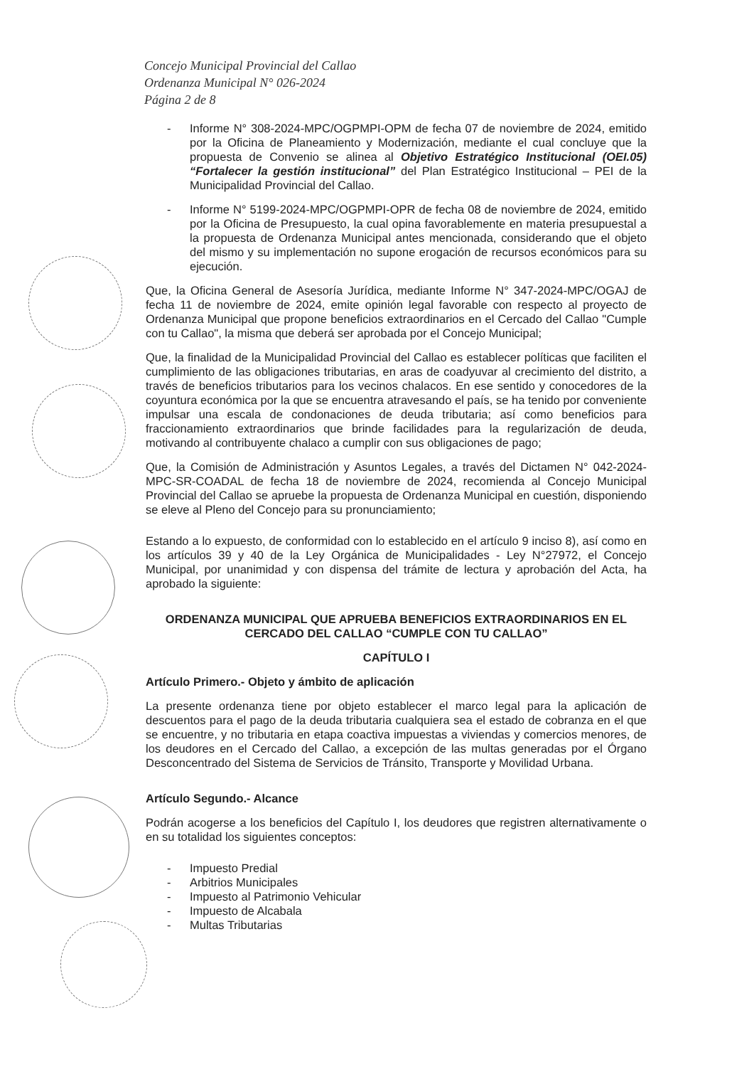Concejo Municipal Provincial del Callao
Ordenanza Municipal N° 026-2024
Página 2 de 8
- Informe N° 308-2024-MPC/OGPMPI-OPM de fecha 07 de noviembre de 2024, emitido por la Oficina de Planeamiento y Modernización, mediante el cual concluye que la propuesta de Convenio se alinea al Objetivo Estratégico Institucional (OEI.05) “Fortalecer la gestión institucional” del Plan Estratégico Institucional – PEI de la Municipalidad Provincial del Callao.
- Informe N° 5199-2024-MPC/OGPMPI-OPR de fecha 08 de noviembre de 2024, emitido por la Oficina de Presupuesto, la cual opina favorablemente en materia presupuestal a la propuesta de Ordenanza Municipal antes mencionada, considerando que el objeto del mismo y su implementación no supone erogación de recursos económicos para su ejecución.
Que, la Oficina General de Asesoría Jurídica, mediante Informe N° 347-2024-MPC/OGAJ de fecha 11 de noviembre de 2024, emite opinión legal favorable con respecto al proyecto de Ordenanza Municipal que propone beneficios extraordinarios en el Cercado del Callao "Cumple con tu Callao", la misma que deberá ser aprobada por el Concejo Municipal;
Que, la finalidad de la Municipalidad Provincial del Callao es establecer políticas que faciliten el cumplimiento de las obligaciones tributarias, en aras de coadyuvar al crecimiento del distrito, a través de beneficios tributarios para los vecinos chalacos. En ese sentido y conocedores de la coyuntura económica por la que se encuentra atravesando el país, se ha tenido por conveniente impulsar una escala de condonaciones de deuda tributaria; así como beneficios para fraccionamiento extraordinarios que brinde facilidades para la regularización de deuda, motivando al contribuyente chalaco a cumplir con sus obligaciones de pago;
Que, la Comisión de Administración y Asuntos Legales, a través del Dictamen N° 042-2024-MPC-SR-COADAL de fecha 18 de noviembre de 2024, recomienda al Concejo Municipal Provincial del Callao se apruebe la propuesta de Ordenanza Municipal en cuestión, disponiendo se eleve al Pleno del Concejo para su pronunciamiento;
Estando a lo expuesto, de conformidad con lo establecido en el artículo 9 inciso 8), así como en los artículos 39 y 40 de la Ley Orgánica de Municipalidades - Ley N°27972, el Concejo Municipal, por unanimidad y con dispensa del trámite de lectura y aprobación del Acta, ha aprobado la siguiente:
ORDENANZA MUNICIPAL QUE APRUEBA BENEFICIOS EXTRAORDINARIOS EN EL CERCADO DEL CALLAO “CUMPLE CON TU CALLAO”
CAPÍTULO I
Artículo Primero.- Objeto y ámbito de aplicación
La presente ordenanza tiene por objeto establecer el marco legal para la aplicación de descuentos para el pago de la deuda tributaria cualquiera sea el estado de cobranza en el que se encuentre, y no tributaria en etapa coactiva impuestas a viviendas y comercios menores, de los deudores en el Cercado del Callao, a excepción de las multas generadas por el Órgano Desconcentrado del Sistema de Servicios de Tránsito, Transporte y Movilidad Urbana.
Artículo Segundo.- Alcance
Podrán acogerse a los beneficios del Capítulo I, los deudores que registren alternativamente o en su totalidad los siguientes conceptos:
- Impuesto Predial
- Arbitrios Municipales
- Impuesto al Patrimonio Vehicular
- Impuesto de Alcabala
- Multas Tributarias